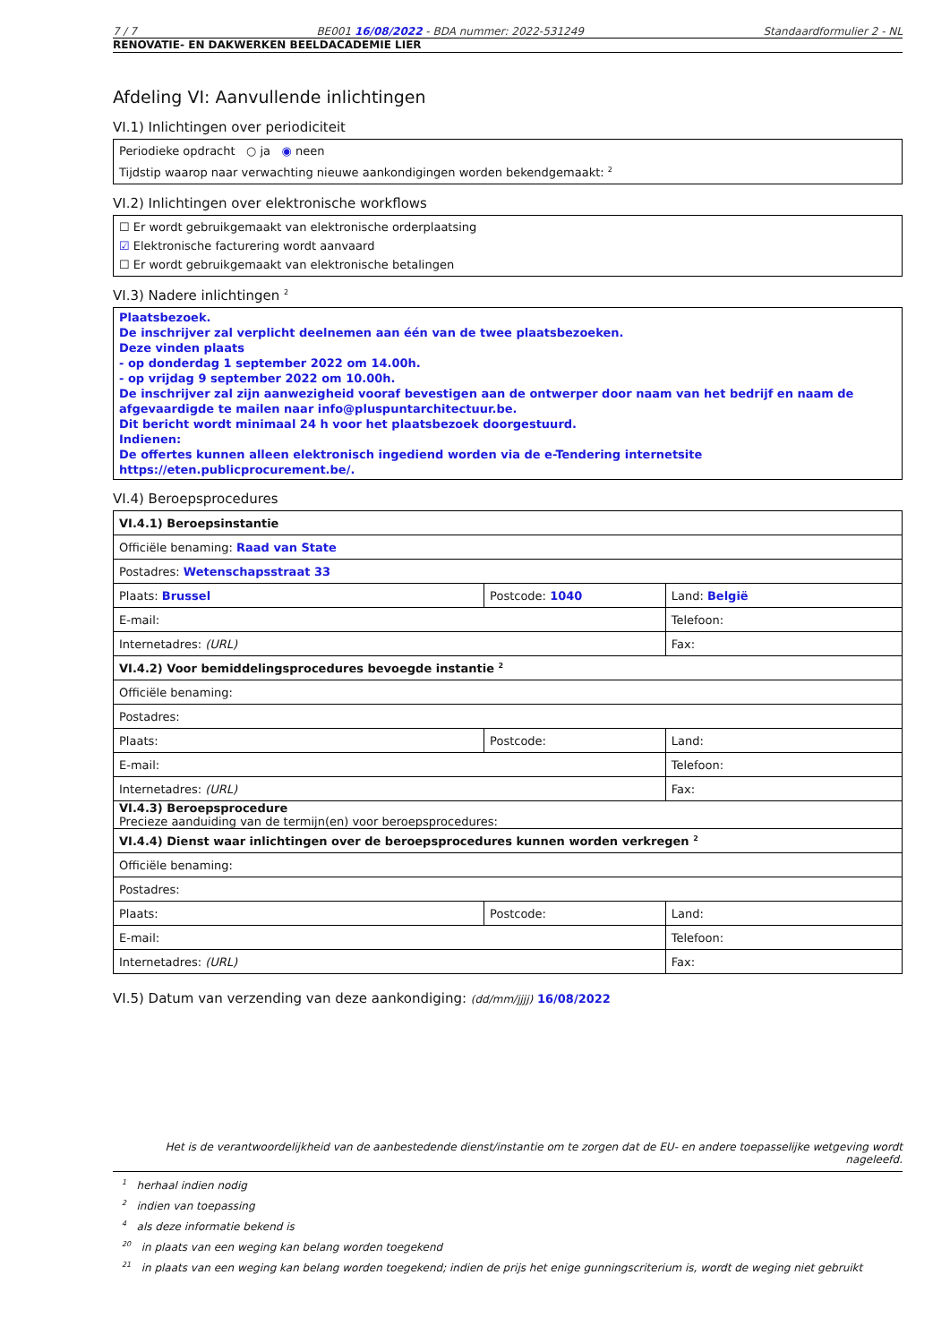7 / 7 BE001 16/08/2022 - BDA nummer: 2022-531249 Standaardformulier 2 - NL
RENOVATIE- EN DAKWERKEN BEELDACADEMIE LIER
Afdeling VI: Aanvullende inlichtingen
VI.1) Inlichtingen over periodiciteit
Periodieke opdracht ○ ja ◉ neen
Tijdstip waarop naar verwachting nieuwe aankondigingen worden bekendgemaakt: <sup>2</sup>
VI.2) Inlichtingen over elektronische workflows
☐ Er wordt gebruikgemaakt van elektronische orderplaatsing
☑ Elektronische facturering wordt aanvaard
☐ Er wordt gebruikgemaakt van elektronische betalingen
VI.3) Nadere inlichtingen <sup>2</sup>
Plaatsbezoek.
De inschrijver zal verplicht deelnemen aan één van de twee plaatsbezoeken.
Deze vinden plaats
- op donderdag 1 september 2022 om 14.00h.
- op vrijdag 9 september 2022 om 10.00h.
De inschrijver zal zijn aanwezigheid vooraf bevestigen aan de ontwerper door naam van het bedrijf en naam de afgevaardigde te mailen naar info@pluspuntarchitectuur.be.
Dit bericht wordt minimaal 24 h voor het plaatsbezoek doorgestuurd.
Indienen:
De offertes kunnen alleen elektronisch ingediend worden via de e-Tendering internetsite https://eten.publicprocurement.be/.
VI.4) Beroepsprocedures
| VI.4.1) Beroepsinstantie | | |
| Officiële benaming: Raad van State | | |
| Postadres: Wetenschapsstraat 33 | | |
| Plaats: Brussel | Postcode: 1040 | Land: België |
| E-mail: | | Telefoon: |
| Internetadres: (URL) | | Fax: |
| VI.4.2) Voor bemiddelingsprocedures bevoegde instantie <sup>2</sup> | | |
| Officiële benaming: | | |
| Postadres: | | |
| Plaats: | Postcode: | Land: |
| E-mail: | | Telefoon: |
| Internetadres: (URL) | | Fax: |
| VI.4.3) Beroepsprocedure Precieze aanduiding van de termijn(en) voor beroepsprocedures: | | |
| VI.4.4) Dienst waar inlichtingen over de beroepsprocedures kunnen worden verkregen <sup>2</sup> | | |
| Officiële benaming: | | |
| Postadres: | | |
| Plaats: | Postcode: | Land: |
| E-mail: | | Telefoon: |
| Internetadres: (URL) | | Fax: |
VI.5) Datum van verzending van deze aankondiging: (dd/mm/jjjj) 16/08/2022
Het is de verantwoordelijkheid van de aanbestedende dienst/instantie om te zorgen dat de EU- en andere toepasselijke wetgeving wordt nageleefd.
<sup>1</sup> herhaal indien nodig
<sup>2</sup> indien van toepassing
<sup>4</sup> als deze informatie bekend is
<sup>20</sup> in plaats van een weging kan belang worden toegekend
<sup>21</sup> in plaats van een weging kan belang worden toegekend; indien de prijs het enige gunningscriterium is, wordt de weging niet gebruikt